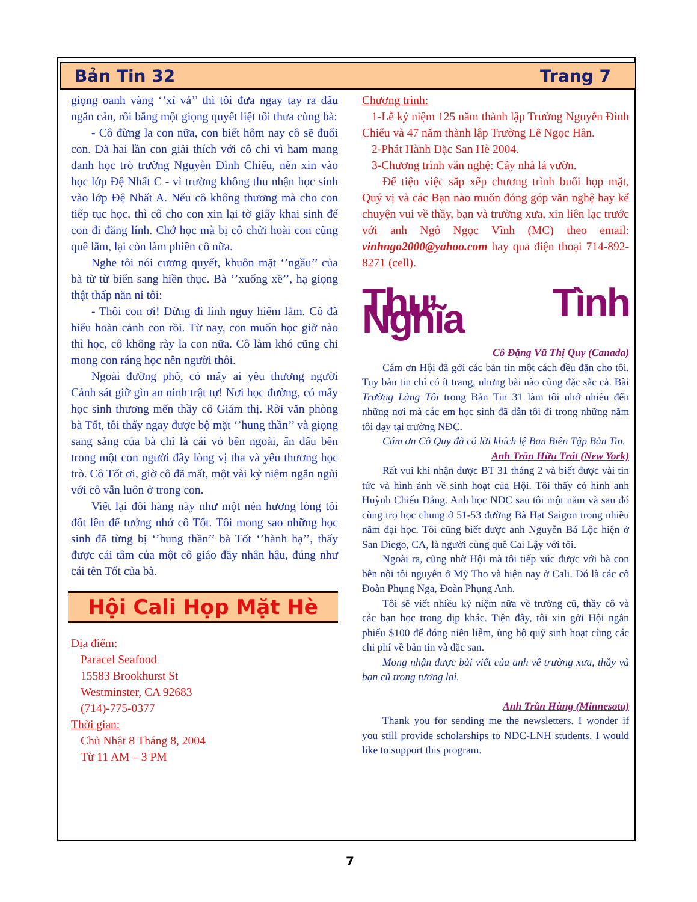Bản Tin 32 Trang 7
giọng oanh vàng ‘’xí vả’’ thì tôi đưa ngay tay ra dấu ngăn cản, rồi bằng một giọng quyết liệt tôi thưa cùng bà:
- Cô đừng la con nữa, con biết hôm nay cô sẽ đuổi con. Đã hai lần con giải thích với cô chỉ vì ham mang danh học trò trường Nguyễn Đình Chiểu, nên xin vào học lớp Đệ Nhất C - vì trường không thu nhận học sinh vào lớp Đệ Nhất A. Nếu cô không thương mà cho con tiếp tục học, thì cô cho con xin lại tờ giấy khai sinh để con đi đăng lính. Chớ học mà bị cô chửi hoài con cũng quê lắm, lại còn làm phiền cô nữa.
Nghe tôi nói cương quyết, khuôn mặt ‘’ngầu’’ của bà từ từ biến sang hiền thục. Bà ‘’xuống xề’’, hạ giọng thật thấp năn nỉ tôi:
- Thôi con ơi! Đừng đi lính nguy hiểm lắm. Cô đã hiểu hoàn cảnh con rồi. Từ nay, con muốn học giờ nào thì học, cô không rày la con nữa. Cô làm khó cũng chỉ mong con ráng học nên người thôi.
Ngoài đường phố, có mấy ai yêu thương người Cảnh sát giữ gìn an ninh trật tự! Nơi học đường, có mấy học sinh thương mến thầy cô Giám thị. Rời văn phòng bà Tốt, tôi thấy ngay được bộ mặt ‘’hung thần’’ và giọng sang sảng của bà chỉ là cái vỏ bên ngoài, ẩn dấu bên trong một con người đầy lòng vị tha và yêu thương học trò. Cô Tốt ơi, giờ cô đã mất, một vài kỷ niệm ngắn ngủi với cô vẫn luôn ở trong con.
Viết lại đôi hàng này như một nén hương lòng tôi đốt lên để tưởng nhớ cô Tốt. Tôi mong sao những học sinh đã từng bị ‘’hung thần’’ bà Tốt ‘’hành hạ’’, thấy được cái tâm của một cô giáo đầy nhân hậu, đúng như cái tên Tốt của bà.
Hội Cali Họp Mặt Hè
Địa điểm:
Paracel Seafood
15583 Brookhurst St
Westminster, CA 92683
(714)-775-0377
Thời gian:
Chủ Nhật 8 Tháng 8, 2004
Từ 11 AM – 3 PM
Chương trình:
1-Lễ kỷ niệm 125 năm thành lập Trường Nguyễn Đình Chiểu và 47 năm thành lập Trường Lê Ngọc Hân.
2-Phát Hành Đặc San Hè 2004.
3-Chương trình văn nghệ: Cây nhà lá vườn.
Để tiện việc sắp xếp chương trình buổi họp mặt, Quý vị và các Bạn nào muốn đóng góp văn nghệ hay kể chuyện vui về thầy, bạn và trường xưa, xin liên lạc trước với anh Ngô Ngọc Vĩnh (MC) theo email: vinhngo2000@yahoo.com hay qua điện thoại 714-892-8271 (cell).
Thư Tình Nghĩa
Cô Đặng Vũ Thị Quy (Canada)
Cám ơn Hội đã gởi các bản tin một cách đều đặn cho tôi. Tuy bản tin chỉ có ít trang, nhưng bài nào cũng đặc sắc cả. Bài Trường Làng Tôi trong Bản Tin 31 làm tôi nhớ nhiều đến những nơi mà các em học sinh đã dẫn tôi đi trong những năm tôi dạy tại trường NĐC.
Cám ơn Cô Quy đã có lời khích lệ Ban Biên Tập Bản Tin.
Anh Trần Hữu Trát (New York)
Rất vui khi nhận được BT 31 tháng 2 và biết được vài tin tức và hình ảnh về sinh hoạt của Hội. Tôi thấy có hình anh Huỳnh Chiếu Đẳng. Anh học NĐC sau tôi một năm và sau đó cùng trọ học chung ở 51-53 đường Bà Hạt Saigon trong nhiều năm đại học. Tôi cũng biết được anh Nguyễn Bá Lộc hiện ở San Diego, CA, là người cùng quê Cai Lậy với tôi.
Ngoài ra, cũng nhờ Hội mà tôi tiếp xúc được với bà con bên nội tôi nguyên ở Mỹ Tho và hiện nay ở Cali. Đó là các cô Đoàn Phụng Nga, Đoàn Phụng Anh.
Tôi sẽ viết nhiều kỷ niệm nữa về trường cũ, thầy cô và các bạn học trong dịp khác. Tiện đây, tôi xin gởi Hội ngân phiếu $100 để đóng niên liễm, ủng hộ quỹ sinh hoạt cùng các chi phí về bản tin và đặc san.
Mong nhận được bài viết của anh về trường xưa, thầy và bạn cũ trong tương lai.
Anh Trần Hùng (Minnesota)
Thank you for sending me the newsletters. I wonder if you still provide scholarships to NDC-LNH students. I would like to support this program.
7